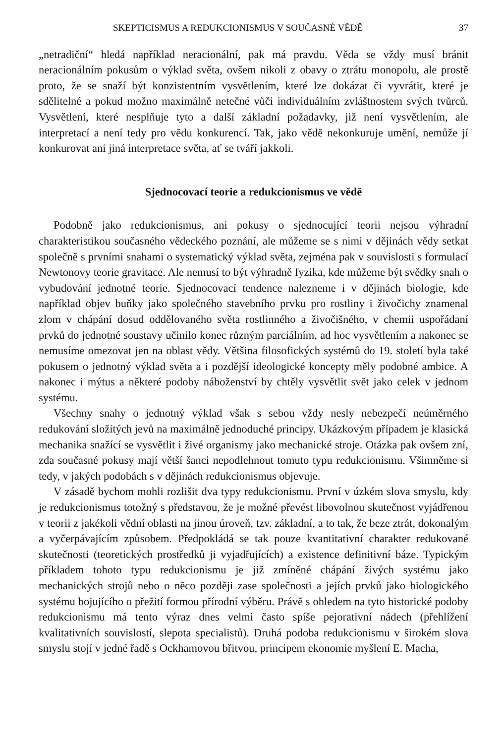SKEPTICISMUS A REDUKCIONISMUS V SOUČASNÉ VĚDĚ 37
„netradiční“ hledá například neracionální, pak má pravdu. Věda se vždy musí bránit neracionálním pokusům o výklad světa, ovšem nikoli z obavy o ztrátu monopolu, ale prostě proto, že se snaží být konzistentním vysvětlením, které lze dokázat či vyvrátit, které je sdělitelné a pokud možno maximálně netečné vůči individuálním zvláštnostem svých tvůrců. Vysvětlení, které nesplňuje tyto a další základní požadavky, již není vysvětlením, ale interpretací a není tedy pro vědu konkurencí. Tak, jako vědě nekonkuruje umění, nemůže jí konkurovat ani jiná interpretace světa, ať se tváří jakkoli.
Sjednocovací teorie a redukcionismus ve vědě
Podobně jako redukcionismus, ani pokusy o sjednocující teorii nejsou výhradní charakteristikou současného vědeckého poznání, ale můžeme se s nimi v dějinách vědy setkat společně s prvními snahami o systematický výklad světa, zejména pak v souvislosti s formulací Newtonovy teorie gravitace. Ale nemusí to být výhradně fyzika, kde můžeme být svědky snah o vybudování jednotné teorie. Sjednocovací tendence nalezneme i v dějinách biologie, kde například objev buňky jako společného stavebního prvku pro rostliny i živočichy znamenal zlom v chápání dosud oddělovaného světa rostlinného a živočišného, v chemii uspořádaní prvků do jednotné soustavy učinilo konec různým parciálním, ad hoc vysvětlením a nakonec se nemusíme omezovat jen na oblast vědy. Většina filosofických systémů do 19. století byla také pokusem o jednotný výklad světa a i pozdější ideologické koncepty měly podobné ambice. A nakonec i mýtus a některé podoby náboženství by chtěly vysvětlit svět jako celek v jednom systému.
Všechny snahy o jednotný výklad však s sebou vždy nesly nebezpečí neúměrného redukování složitých jevů na maximálně jednoduché principy. Ukázkovým případem je klasická mechanika snažící se vysvětlit i živé organismy jako mechanické stroje. Otázka pak ovšem zní, zda současné pokusy mají větší šanci nepodlehnout tomuto typu redukcionismu. Všimněme si tedy, v jakých podobách s v dějinách redukcionismus objevuje.
V zásadě bychom mohli rozlišit dva typy redukcionismu. První v úzkém slova smyslu, kdy je redukcionismus totožný s představou, že je možné převést libovolnou skutečnost vyjádřenou v teorii z jakékoli vědní oblasti na jinou úroveň, tzv. základní, a to tak, že beze ztrát, dokonalým a vyčerpávajícím způsobem. Předpokládá se tak pouze kvantitativní charakter redukované skutečnosti (teoretických prostředků ji vyjadřujících) a existence definitivní báze. Typickým příkladem tohoto typu redukcionismu je již zmíněné chápání živých systému jako mechanických strojů nebo o něco později zase společnosti a jejích prvků jako biologického systému bojujícího o přežití formou přírodní výběru. Právě s ohledem na tyto historické podoby redukcionismu má tento výraz dnes velmi často spíše pejorativní nádech (přehlížení kvalitativních souvislostí, slepota specialistů). Druhá podoba redukcionismu v širokém slova smyslu stojí v jedné řadě s Ockhamovou břitvou, principem ekonomie myšlení E. Macha,